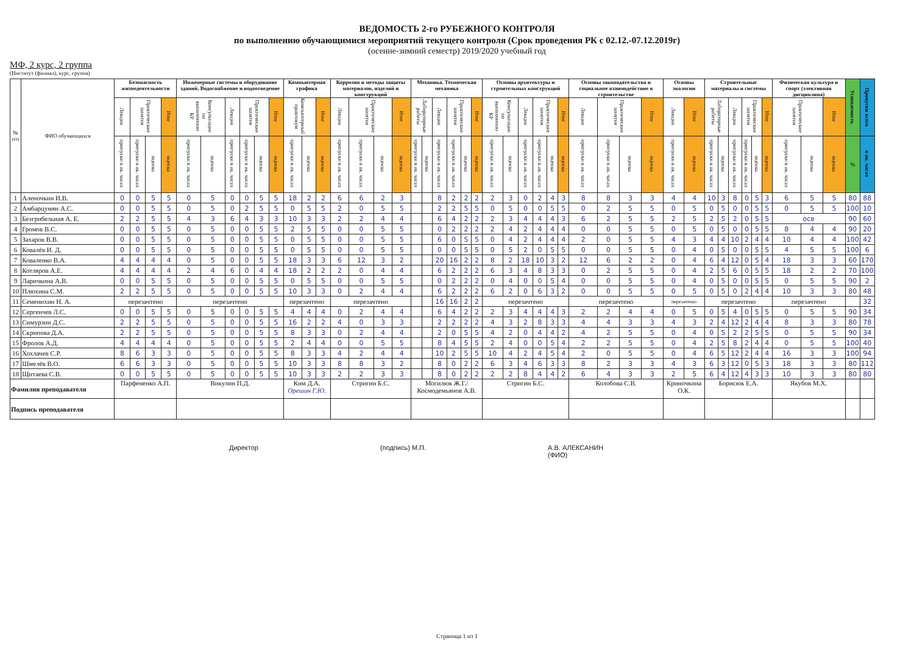ВЕДОМОСТЬ 2-го РУБЕЖНОГО КОНТРОЛЯ
по выполнению обучающимися мероприятий текущего контроля (Срок проведения РК с 02.12.-07.12.2019г)
(осенне-зимний семестр) 2019/2020 учебный год
МФ, 2 курс, 2 группа
(Институт (филиал), курс, группа)
| № п/п | ФИО обучающихся | Безопасность жизнедеятельности | | | | Инженерные системы и оборудование зданий. Водоснабжение и водоотведение | | | | | | Компьютерная графика | | | Коррозия и методы защиты материалов, изделий и конструкций | | | | Механика. Техническая механика | | | | | | Основы архитектуры и строительных конструкций | | | | | | Основы законодательства и социальное взаимодействие в строительстве | | | | Основы экологии | | Строительные материалы и системы | | | | | | Физическая культура и спорт (элективная дисциплина) | | | Успеваемость | Пропуски всего |
| --- | --- | --- | --- | --- | --- | --- | --- | --- | --- | --- | --- | --- | --- | --- | --- | --- | --- | --- | --- | --- | --- | --- | --- | --- | --- | --- | --- | --- | --- | --- | --- | --- | --- | --- | --- | --- | --- | --- | --- | --- | --- | --- | --- | --- | --- | --- | --- |
| | | Лекции | Практические занятия | | Итог | Консультации по выполнению КР | | Лекции | Практические занятия | | Итог | Компьютерный практикум | | Итог | Лекции | Практические занятия | | Итог | Лабораторные работы | | Лекции | Практические занятия | | Итог | Консультации по выполнению КР | | Лекции | Практические занятия | | Итог | Лекции | Практические занятия | | Итог | Лекции | Итог | Лабораторные работы | | Лекции | Практические занятия | | Итог | Практические занятия | | Итог | | |
| | | пропуски в ак. часах | пропуски в ак. часах | оценка | оценка | пропуски в ак. часах | оценка | пропуски в ак. часах | пропуски в ак. часах | оценка | оценка | пропуски в ак. часах | оценка | оценка | пропуски в ак. часах | пропуски в ак. часах | оценка | оценка | пропуски в ак. часах | оценка | пропуски в ак. часах | пропуски в ак. часах | оценка | оценка | пропуски в ак. часах | оценка | пропуски в ак. часах | пропуски в ак. часах | оценка | оценка | пропуски в ак. часах | пропуски в ак. часах | оценка | оценка | пропуски в ак. часах | оценка | пропуски в ак. часах | оценка | пропуски в ак. часах | пропуски в ак. часах | оценка | оценка | пропуски в ак. часах | оценка | оценка | % | в ак. часах |
| 1 | Аленочкин И.В. | 0 | 0 | 5 | 5 | 0 | 5 | 0 | 0 | 5 | 5 | 18 | 2 | 2 | 6 | 6 | 2 | 3 | | | 8 | 2 | 2 | 2 | 2 | 3 | 0 | 2 | 4 | 3 | 8 | 8 | 3 | 3 | 4 | 4 | 10 | 3 | 8 | 0 | 5 | 3 | 6 | 5 | 5 | 80 | 88 |
| 2 | Амбарцумян А.С. | 0 | 0 | 5 | 5 | 0 | 5 | 0 | 2 | 5 | 5 | 0 | 5 | 5 | 2 | 0 | 5 | 5 | | | 2 | 2 | 5 | 5 | 0 | 5 | 0 | 0 | 5 | 5 | 0 | 2 | 5 | 5 | 0 | 5 | 0 | 5 | 0 | 0 | 5 | 5 | 0 | 5 | 5 | 100 | 10 |
| 3 | Безгрибельная А. Е. | 2 | 2 | 5 | 5 | 4 | 3 | 6 | 4 | 3 | 3 | 10 | 3 | 3 | 2 | 2 | 4 | 4 | | | 6 | 4 | 2 | 2 | 2 | 3 | 4 | 4 | 4 | 3 | 6 | 2 | 5 | 5 | 2 | 5 | 2 | 5 | 2 | 0 | 5 | 5 | осв | | | 90 | 60 |
| 4 | Громов В.С. | 0 | 0 | 5 | 5 | 0 | 5 | 0 | 0 | 5 | 5 | 2 | 5 | 5 | 0 | 0 | 5 | 5 | | | 0 | 2 | 2 | 2 | 2 | 4 | 2 | 4 | 4 | 4 | 0 | 0 | 5 | 5 | 0 | 5 | 0 | 5 | 0 | 0 | 5 | 5 | 8 | 4 | 4 | 90 | 20 |
| 5 | Захаров В.В. | 0 | 0 | 5 | 5 | 0 | 5 | 0 | 0 | 5 | 5 | 0 | 5 | 5 | 0 | 0 | 5 | 5 | | | 6 | 0 | 5 | 5 | 0 | 4 | 2 | 4 | 4 | 4 | 2 | 0 | 5 | 5 | 4 | 3 | 4 | 4 | 10 | 2 | 4 | 4 | 10 | 4 | 4 | 100 | 42 |
| 6 | Ковалёв И. Д. | 0 | 0 | 5 | 5 | 0 | 5 | 0 | 0 | 5 | 5 | 0 | 5 | 5 | 0 | 0 | 5 | 5 | | | 0 | 0 | 5 | 5 | 0 | 5 | 2 | 0 | 5 | 5 | 0 | 0 | 5 | 5 | 0 | 4 | 0 | 5 | 0 | 0 | 5 | 5 | 4 | 5 | 5 | 100 | 6 |
| 7 | Коваленко В.А. | 4 | 4 | 4 | 4 | 0 | 5 | 0 | 0 | 5 | 5 | 18 | 3 | 3 | 6 | 12 | 3 | 2 | | | 20 | 16 | 2 | 2 | 8 | 2 | 18 | 10 | 3 | 2 | 12 | 6 | 2 | 2 | 0 | 4 | 6 | 4 | 12 | 0 | 5 | 4 | 18 | 3 | 3 | 60 | 170 |
| 8 | Котляров А.Е. | 4 | 4 | 4 | 4 | 2 | 4 | 6 | 0 | 4 | 4 | 18 | 2 | 2 | 2 | 0 | 4 | 4 | | | 6 | 2 | 2 | 2 | 6 | 3 | 4 | 8 | 3 | 3 | 0 | 2 | 5 | 5 | 0 | 4 | 2 | 5 | 6 | 0 | 5 | 5 | 18 | 2 | 2 | 70 | 100 |
| 9 | Ларичкина А.В. | 0 | 0 | 5 | 5 | 0 | 5 | 0 | 0 | 5 | 5 | 0 | 5 | 5 | 0 | 0 | 5 | 5 | | | 0 | 2 | 2 | 2 | 0 | 4 | 0 | 0 | 5 | 4 | 0 | 0 | 5 | 5 | 0 | 4 | 0 | 5 | 0 | 0 | 5 | 5 | 0 | 5 | 5 | 90 | 2 |
| 10 | Плюхина С.М. | 2 | 2 | 5 | 5 | 0 | 5 | 0 | 0 | 5 | 5 | 10 | 3 | 3 | 0 | 2 | 4 | 4 | | | 6 | 2 | 2 | 2 | 6 | 2 | 0 | 6 | 3 | 2 | 0 | 0 | 5 | 5 | 0 | 5 | 0 | 5 | 0 | 2 | 4 | 4 | 10 | 3 | 3 | 80 | 48 |
| 11 | Семенихин Н. А. | перезачтено | | | | перезачтено | | | | | | перезачтено | | | перезачтено | | | | | | 16 | 16 | 2 | 2 | перезачтено | | | | | | перезачтено | | | | перезачтено | | перезачтено | | | | | | перезачтено | | | | 32 |
| 12 | Сергеичев Л.С. | 0 | 0 | 5 | 5 | 0 | 5 | 0 | 0 | 5 | 5 | 4 | 4 | 4 | 0 | 2 | 4 | 4 | | | 6 | 4 | 2 | 2 | 2 | 3 | 4 | 4 | 4 | 3 | 2 | 2 | 4 | 4 | 0 | 5 | 0 | 5 | 4 | 0 | 5 | 5 | 0 | 5 | 5 | 90 | 34 |
| 13 | Симурзин Д.С. | 2 | 2 | 5 | 5 | 0 | 5 | 0 | 0 | 5 | 5 | 16 | 2 | 2 | 4 | 0 | 3 | 3 | | | 2 | 2 | 2 | 2 | 4 | 3 | 2 | 8 | 3 | 3 | 4 | 4 | 3 | 3 | 4 | 3 | 2 | 4 | 12 | 2 | 4 | 4 | 8 | 3 | 3 | 80 | 78 |
| 14 | Скрипова Д.А. | 2 | 2 | 5 | 5 | 0 | 5 | 0 | 0 | 5 | 5 | 8 | 3 | 3 | 0 | 2 | 4 | 4 | | | 2 | 0 | 5 | 5 | 4 | 2 | 0 | 4 | 4 | 2 | 4 | 2 | 5 | 5 | 0 | 4 | 0 | 5 | 2 | 2 | 5 | 5 | 0 | 5 | 5 | 90 | 34 |
| 15 | Фролов А.Д. | 4 | 4 | 4 | 4 | 0 | 5 | 0 | 0 | 5 | 5 | 2 | 4 | 4 | 0 | 0 | 5 | 5 | | | 8 | 4 | 5 | 5 | 2 | 4 | 0 | 0 | 5 | 4 | 2 | 2 | 5 | 5 | 0 | 4 | 2 | 5 | 8 | 2 | 4 | 4 | 0 | 5 | 5 | 100 | 40 |
| 16 | Хохлачев С.Р. | 8 | 6 | 3 | 3 | 0 | 5 | 0 | 0 | 5 | 5 | 8 | 3 | 3 | 4 | 2 | 4 | 4 | | | 10 | 2 | 5 | 5 | 10 | 4 | 2 | 4 | 5 | 4 | 2 | 0 | 5 | 5 | 0 | 4 | 6 | 5 | 12 | 2 | 4 | 4 | 16 | 3 | 3 | 100 | 94 |
| 17 | Шмелёв В.О. | 6 | 6 | 3 | 3 | 0 | 5 | 0 | 0 | 5 | 5 | 10 | 3 | 3 | 8 | 8 | 3 | 2 | | | 8 | 0 | 2 | 2 | 6 | 3 | 4 | 6 | 3 | 3 | 8 | 2 | 3 | 3 | 4 | 3 | 6 | 3 | 12 | 0 | 5 | 3 | 18 | 3 | 3 | 80 | 112 |
| 18 | Щитаева С.В. | 0 | 0 | 5 | 5 | 0 | 5 | 0 | 0 | 5 | 5 | 10 | 3 | 3 | 2 | 2 | 3 | 3 | | | 8 | 0 | 2 | 2 | 2 | 2 | 8 | 4 | 4 | 2 | 6 | 4 | 3 | 3 | 2 | 5 | 6 | 4 | 12 | 4 | 3 | 3 | 10 | 3 | 3 | 80 | 80 |
| Фамилия преподавателя | | Парфененко А.П. | | | | Викулин П.Д. | | | | | | Ким Д.А. Орешин Г.Ю. | | | Стригин Б.С. | | | | Могилюк Ж.Г./ Космодемьянов А.В. | | | | | | Стригин Б.С. | | | | | | Колобова С.В. | | | | Криночкина О.К. | | Борисюк Е.А. | | | | | | Якубов М.Х. | | | | |
| Подпись преподавателя | | | | | | | | | | | | | | | | | | | | | | | | | | | | | | | | | | | | | | | | | | | | | | | |
Директор (подпись) М.П. А.В. АЛЕКСАНИН
(ФИО)
Страница 1 из 1